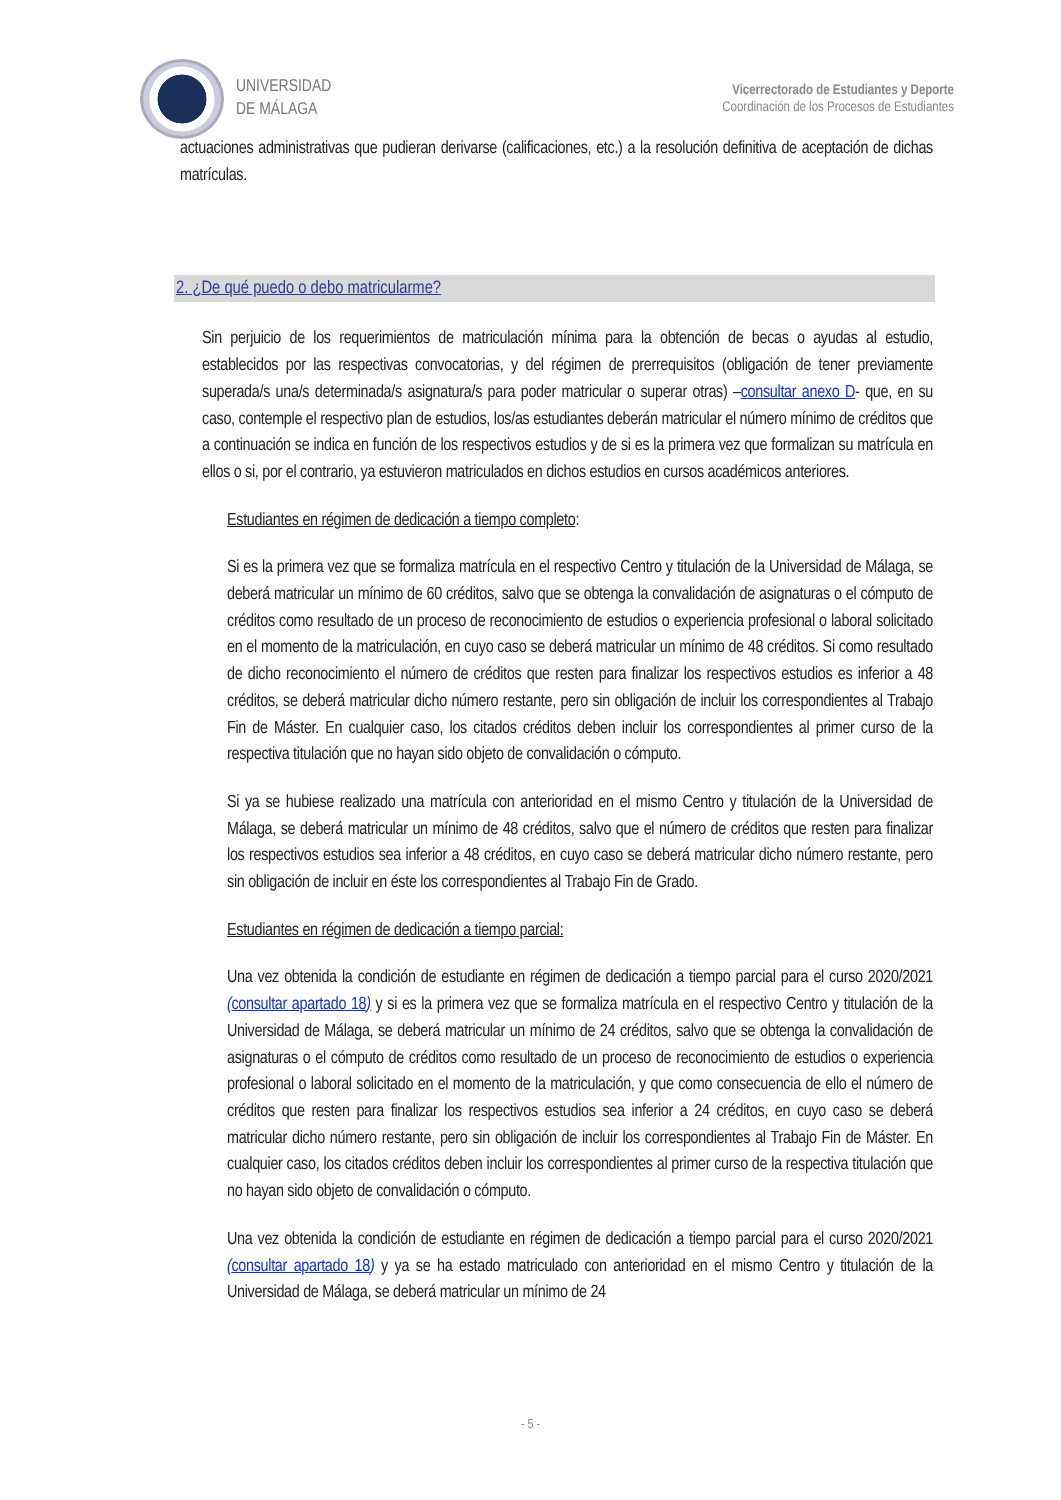UNIVERSIDAD
DE MÁLAGA
Vicerrectorado de Estudiantes y Deporte
Coordinación de los Procesos de Estudiantes
actuaciones administrativas que pudieran derivarse (calificaciones, etc.) a la resolución definitiva de aceptación de dichas matrículas.
2. ¿De qué puedo o debo matricularme?
Sin perjuicio de los requerimientos de matriculación mínima para la obtención de becas o ayudas al estudio, establecidos por las respectivas convocatorias, y del régimen de prerrequisitos (obligación de tener previamente superada/s una/s determinada/s asignatura/s para poder matricular o superar otras) –consultar anexo D- que, en su caso, contemple el respectivo plan de estudios, los/as estudiantes deberán matricular el número mínimo de créditos que a continuación se indica en función de los respectivos estudios y de si es la primera vez que formalizan su matrícula en ellos o si, por el contrario, ya estuvieron matriculados en dichos estudios en cursos académicos anteriores.
Estudiantes en régimen de dedicación a tiempo completo:
Si es la primera vez que se formaliza matrícula en el respectivo Centro y titulación de la Universidad de Málaga, se deberá matricular un mínimo de 60 créditos, salvo que se obtenga la convalidación de asignaturas o el cómputo de créditos como resultado de un proceso de reconocimiento de estudios o experiencia profesional o laboral solicitado en el momento de la matriculación, en cuyo caso se deberá matricular un mínimo de 48 créditos. Si como resultado de dicho reconocimiento el número de créditos que resten para finalizar los respectivos estudios es inferior a 48 créditos, se deberá matricular dicho número restante, pero sin obligación de incluir los correspondientes al Trabajo Fin de Máster. En cualquier caso, los citados créditos deben incluir los correspondientes al primer curso de la respectiva titulación que no hayan sido objeto de convalidación o cómputo.
Si ya se hubiese realizado una matrícula con anterioridad en el mismo Centro y titulación de la Universidad de Málaga, se deberá matricular un mínimo de 48 créditos, salvo que el número de créditos que resten para finalizar los respectivos estudios sea inferior a 48 créditos, en cuyo caso se deberá matricular dicho número restante, pero sin obligación de incluir en éste los correspondientes al Trabajo Fin de Grado.
Estudiantes en régimen de dedicación a tiempo parcial:
Una vez obtenida la condición de estudiante en régimen de dedicación a tiempo parcial para el curso 2020/2021 (consultar apartado 18) y si es la primera vez que se formaliza matrícula en el respectivo Centro y titulación de la Universidad de Málaga, se deberá matricular un mínimo de 24 créditos, salvo que se obtenga la convalidación de asignaturas o el cómputo de créditos como resultado de un proceso de reconocimiento de estudios o experiencia profesional o laboral solicitado en el momento de la matriculación, y que como consecuencia de ello el número de créditos que resten para finalizar los respectivos estudios sea inferior a 24 créditos, en cuyo caso se deberá matricular dicho número restante, pero sin obligación de incluir los correspondientes al Trabajo Fin de Máster. En cualquier caso, los citados créditos deben incluir los correspondientes al primer curso de la respectiva titulación que no hayan sido objeto de convalidación o cómputo.
Una vez obtenida la condición de estudiante en régimen de dedicación a tiempo parcial para el curso 2020/2021 (consultar apartado 18) y ya se ha estado matriculado con anterioridad en el mismo Centro y titulación de la Universidad de Málaga, se deberá matricular un mínimo de 24
- 5 -